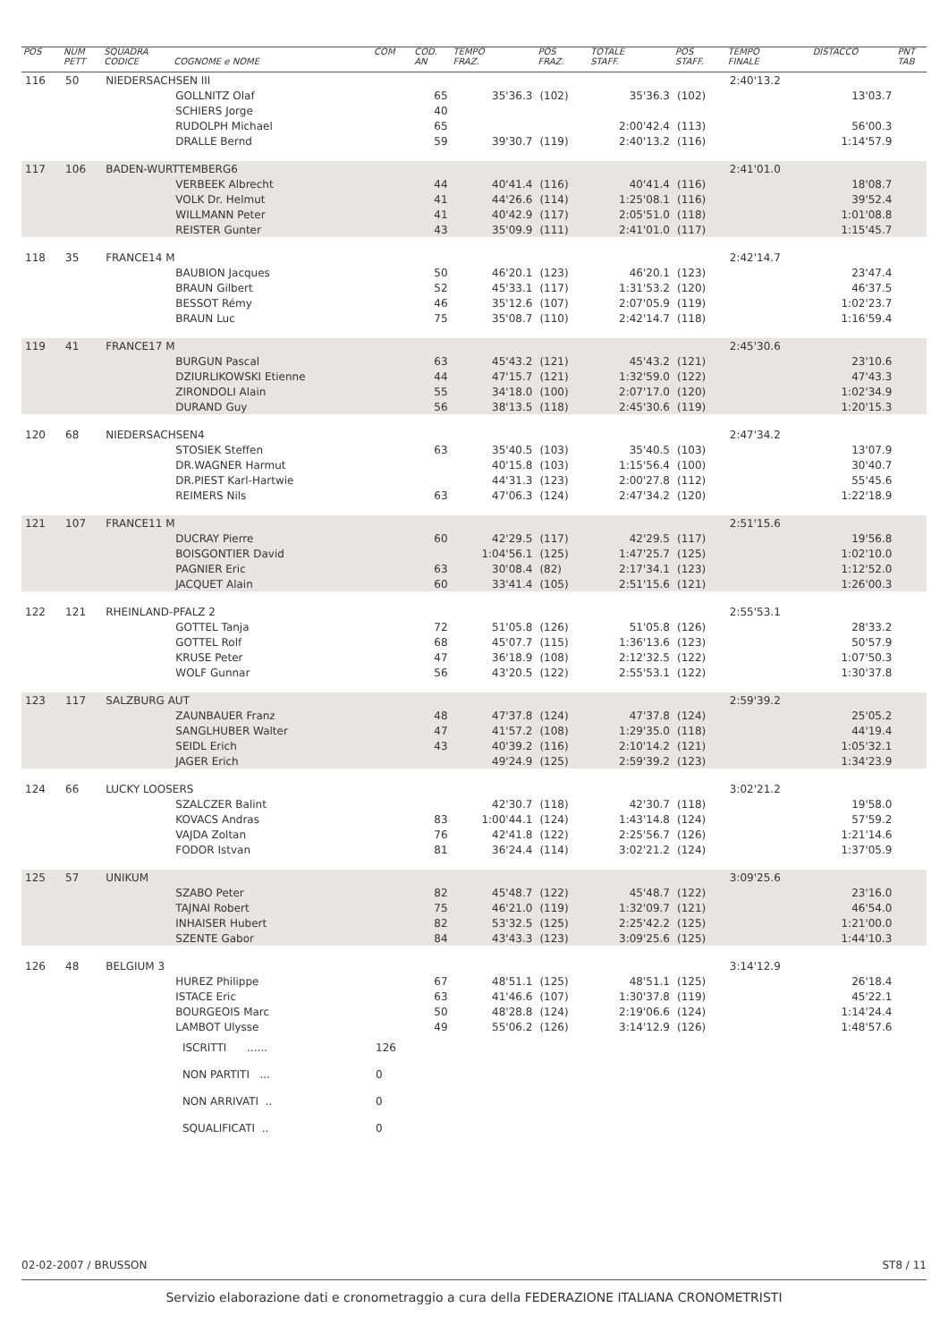| POS | NUM PETT | SQUADRA CODICE | COGNOME e NOME | COM | COD. AN | TEMPO FRAZ. | POS FRAZ. | TOTALE STAFF. | POS STAFF. | TEMPO FINALE | DISTACCO | PNT TAB |
| --- | --- | --- | --- | --- | --- | --- | --- | --- | --- | --- | --- | --- |
| 116 | 50 | NIEDERSACHSEN III | | | | | | | | 2:40'13.2 | | |
| | | | GOLLNITZ Olaf | | 65 | 35'36.3 | (102) | 35'36.3 | (102) | | 13'03.7 | |
| | | | SCHIERS Jorge | | 40 | | | | | | | |
| | | | RUDOLPH Michael | | 65 | | | 2:00'42.4 | (113) | | 56'00.3 | |
| | | | DRALLE Bernd | | 59 | 39'30.7 | (119) | 2:40'13.2 | (116) | | 1:14'57.9 | |
| 117 | 106 | BADEN-WURTTEMBERG6 | | | | | | | | 2:41'01.0 | | |
| | | | VERBEEK Albrecht | | 44 | 40'41.4 | (116) | 40'41.4 | (116) | | 18'08.7 | |
| | | | VOLK Dr. Helmut | | 41 | 44'26.6 | (114) | 1:25'08.1 | (116) | | 39'52.4 | |
| | | | WILLMANN Peter | | 41 | 40'42.9 | (117) | 2:05'51.0 | (118) | | 1:01'08.8 | |
| | | | REISTER Gunter | | 43 | 35'09.9 | (111) | 2:41'01.0 | (117) | | 1:15'45.7 | |
| 118 | 35 | FRANCE14 M | | | | | | | | 2:42'14.7 | | |
| | | | BAUBION Jacques | | 50 | 46'20.1 | (123) | 46'20.1 | (123) | | 23'47.4 | |
| | | | BRAUN Gilbert | | 52 | 45'33.1 | (117) | 1:31'53.2 | (120) | | 46'37.5 | |
| | | | BESSOT Rémy | | 46 | 35'12.6 | (107) | 2:07'05.9 | (119) | | 1:02'23.7 | |
| | | | BRAUN Luc | | 75 | 35'08.7 | (110) | 2:42'14.7 | (118) | | 1:16'59.4 | |
| 119 | 41 | FRANCE17 M | | | | | | | | 2:45'30.6 | | |
| | | | BURGUN Pascal | | 63 | 45'43.2 | (121) | 45'43.2 | (121) | | 23'10.6 | |
| | | | DZIURLIKOWSKI Etienne | | 44 | 47'15.7 | (121) | 1:32'59.0 | (122) | | 47'43.3 | |
| | | | ZIRONDOLI Alain | | 55 | 34'18.0 | (100) | 2:07'17.0 | (120) | | 1:02'34.9 | |
| | | | DURAND Guy | | 56 | 38'13.5 | (118) | 2:45'30.6 | (119) | | 1:20'15.3 | |
| 120 | 68 | NIEDERSACHSEN4 | | | | | | | | 2:47'34.2 | | |
| | | | STOSIEK Steffen | | 63 | 35'40.5 | (103) | 35'40.5 | (103) | | 13'07.9 | |
| | | | DR.WAGNER Harmut | | | 40'15.8 | (103) | 1:15'56.4 | (100) | | 30'40.7 | |
| | | | DR.PIEST Karl-Hartwie | | | 44'31.3 | (123) | 2:00'27.8 | (112) | | 55'45.6 | |
| | | | REIMERS Nils | | 63 | 47'06.3 | (124) | 2:47'34.2 | (120) | | 1:22'18.9 | |
| 121 | 107 | FRANCE11 M | | | | | | | | 2:51'15.6 | | |
| | | | DUCRAY Pierre | | 60 | 42'29.5 | (117) | 42'29.5 | (117) | | 19'56.8 | |
| | | | BOISGONTIER David | | | 1:04'56.1 | (125) | 1:47'25.7 | (125) | | 1:02'10.0 | |
| | | | PAGNIER Eric | | 63 | 30'08.4 | (82) | 2:17'34.1 | (123) | | 1:12'52.0 | |
| | | | JACQUET Alain | | 60 | 33'41.4 | (105) | 2:51'15.6 | (121) | | 1:26'00.3 | |
| 122 | 121 | RHEINLAND-PFALZ 2 | | | | | | | | 2:55'53.1 | | |
| | | | GOTTEL Tanja | | 72 | 51'05.8 | (126) | 51'05.8 | (126) | | 28'33.2 | |
| | | | GOTTEL Rolf | | 68 | 45'07.7 | (115) | 1:36'13.6 | (123) | | 50'57.9 | |
| | | | KRUSE Peter | | 47 | 36'18.9 | (108) | 2:12'32.5 | (122) | | 1:07'50.3 | |
| | | | WOLF Gunnar | | 56 | 43'20.5 | (122) | 2:55'53.1 | (122) | | 1:30'37.8 | |
| 123 | 117 | SALZBURG AUT | | | | | | | | 2:59'39.2 | | |
| | | | ZAUNBAUER Franz | | 48 | 47'37.8 | (124) | 47'37.8 | (124) | | 25'05.2 | |
| | | | SANGLHUBER Walter | | 47 | 41'57.2 | (108) | 1:29'35.0 | (118) | | 44'19.4 | |
| | | | SEIDL Erich | | 43 | 40'39.2 | (116) | 2:10'14.2 | (121) | | 1:05'32.1 | |
| | | | JAGER Erich | | | 49'24.9 | (125) | 2:59'39.2 | (123) | | 1:34'23.9 | |
| 124 | 66 | LUCKY LOOSERS | | | | | | | | 3:02'21.2 | | |
| | | | SZALCZER Balint | | | 42'30.7 | (118) | 42'30.7 | (118) | | 19'58.0 | |
| | | | KOVACS Andras | | 83 | 1:00'44.1 | (124) | 1:43'14.8 | (124) | | 57'59.2 | |
| | | | VAJDA Zoltan | | 76 | 42'41.8 | (122) | 2:25'56.7 | (126) | | 1:21'14.6 | |
| | | | FODOR Istvan | | 81 | 36'24.4 | (114) | 3:02'21.2 | (124) | | 1:37'05.9 | |
| 125 | 57 | UNIKUM | | | | | | | | 3:09'25.6 | | |
| | | | SZABO Peter | | 82 | 45'48.7 | (122) | 45'48.7 | (122) | | 23'16.0 | |
| | | | TAJNAI Robert | | 75 | 46'21.0 | (119) | 1:32'09.7 | (121) | | 46'54.0 | |
| | | | INHAISER Hubert | | 82 | 53'32.5 | (125) | 2:25'42.2 | (125) | | 1:21'00.0 | |
| | | | SZENTE Gabor | | 84 | 43'43.3 | (123) | 3:09'25.6 | (125) | | 1:44'10.3 | |
| 126 | 48 | BELGIUM 3 | | | | | | | | 3:14'12.9 | | |
| | | | HUREZ Philippe | | 67 | 48'51.1 | (125) | 48'51.1 | (125) | | 26'18.4 | |
| | | | ISTACE Eric | | 63 | 41'46.6 | (107) | 1:30'37.8 | (119) | | 45'22.1 | |
| | | | BOURGEOIS Marc | | 50 | 48'28.8 | (124) | 2:19'06.6 | (124) | | 1:14'24.4 | |
| | | | LAMBOT Ulysse | | 49 | 55'06.2 | (126) | 3:14'12.9 | (126) | | 1:48'57.6 | |
| | | | ISCRITTI ...... | 126 | | | | | | | | |
| | | | NON PARTITI ... | 0 | | | | | | | | |
| | | | NON ARRIVATI .. | 0 | | | | | | | | |
| | | | SQUALIFICATI .. | 0 | | | | | | | | |
02-02-2007 / BRUSSON ST8 / 11
Servizio elaborazione dati e cronometraggio a cura della FEDERAZIONE ITALIANA CRONOMETRISTI